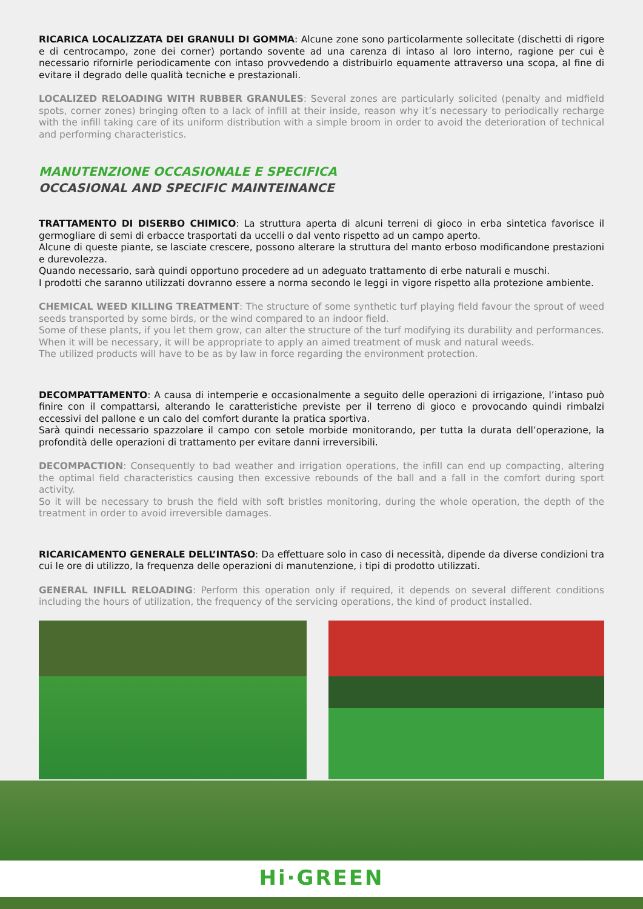RICARICA LOCALIZZATA DEI GRANULI DI GOMMA: Alcune zone sono particolarmente sollecitate (dischetti di rigore e di centrocampo, zone dei corner) portando sovente ad una carenza di intaso al loro interno, ragione per cui è necessario rifornirle periodicamente con intaso provvedendo a distribuirlo equamente attraverso una scopa, al fine di evitare il degrado delle qualità tecniche e prestazionali.
LOCALIZED RELOADING WITH RUBBER GRANULES: Several zones are particularly solicited (penalty and midfield spots, corner zones) bringing often to a lack of infill at their inside, reason why it’s necessary to periodically recharge with the infill taking care of its uniform distribution with a simple broom in order to avoid the deterioration of technical and performing characteristics.
MANUTENZIONE OCCASIONALE E SPECIFICA
OCCASIONAL AND SPECIFIC MAINTEINANCE
TRATTAMENTO DI DISERBO CHIMICO: La struttura aperta di alcuni terreni di gioco in erba sintetica favorisce il germogliare di semi di erbacce trasportati da uccelli o dal vento rispetto ad un campo aperto.
Alcune di queste piante, se lasciate crescere, possono alterare la struttura del manto erboso modificandone prestazioni e durevolezza.
Quando necessario, sarà quindi opportuno procedere ad un adeguato trattamento di erbe naturali e muschi.
I prodotti che saranno utilizzati dovranno essere a norma secondo le leggi in vigore rispetto alla protezione ambiente.
CHEMICAL WEED KILLING TREATMENT: The structure of some synthetic turf playing field favour the sprout of weed seeds transported by some birds, or the wind compared to an indoor field.
Some of these plants, if you let them grow, can alter the structure of the turf modifying its durability and performances.
When it will be necessary, it will be appropriate to apply an aimed treatment of musk and natural weeds.
The utilized products will have to be as by law in force regarding the environment protection.
DECOMPATTAMENTO: A causa di intemperie e occasionalmente a seguito delle operazioni di irrigazione, l’intaso può finire con il compattarsi, alterando le caratteristiche previste per il terreno di gioco e provocando quindi rimbalzi eccessivi del pallone e un calo del comfort durante la pratica sportiva.
Sarà quindi necessario spazzolare il campo con setole morbide monitorando, per tutta la durata dell’operazione, la profondità delle operazioni di trattamento per evitare danni irreversibili.
DECOMPACTION: Consequently to bad weather and irrigation operations, the infill can end up compacting, altering the optimal field characteristics causing then excessive rebounds of the ball and a fall in the comfort during sport activity.
So it will be necessary to brush the field with soft bristles monitoring, during the whole operation, the depth of the treatment in order to avoid irreversible damages.
RICARICAMENTO GENERALE DELL’INTASO: Da effettuare solo in caso di necessità, dipende da diverse condizioni tra cui le ore di utilizzo, la frequenza delle operazioni di manutenzione, i tipi di prodotto utilizzati.
GENERAL INFILL RELOADING: Perform this operation only if required, it depends on several different conditions including the hours of utilization, the frequency of the servicing operations, the kind of product installed.
Hi·GREEN